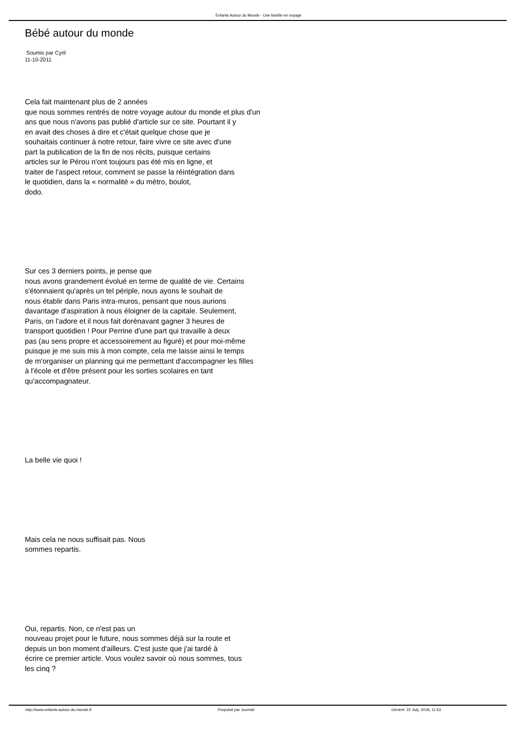Enfants Autour du Monde - Une famille en voyage
Bébé autour du monde
Soumis par Cyril
11-10-2011
Cela fait maintenant plus de 2 années
que nous sommes rentrés de notre voyage autour du monde et plus d'un
ans que nous n'avons pas publié d'article sur ce site. Pourtant il y
en avait des choses à dire et c'était quelque chose que je
souhaitais continuer à notre retour, faire vivre ce site avec d'une
part la publication de la fin de nos récits, puisque certains
articles sur le Pérou n'ont toujours pas été mis en ligne, et
traiter de l'aspect retour, comment se passe la réintégration dans
le quotidien, dans la « normalité » du métro, boulot,
dodo.
Sur ces 3 derniers points, je pense que
nous avons grandement évolué en terme de qualité de vie. Certains
s'étonnaient qu'après un tel périple, nous ayons le souhait de
nous établir dans Paris intra-muros, pensant que nous aurions
davantage d'aspiration à nous éloigner de la capitale. Seulement,
Paris, on l'adore et il nous fait dorénavant gagner 3 heures de
transport quotidien ! Pour Perrine d'une part qui travaille à deux
pas (au sens propre et accessoirement au figuré) et pour moi-même
puisque je me suis mis à mon compte, cela me laisse ainsi le temps
de m'organiser un planning qui me permettant d'accompagner les filles
à l'école et d'être présent pour les sorties scolaires en tant
qu'accompagnateur.
La belle vie quoi !
Mais cela ne nous suffisait pas. Nous
sommes repartis.
Oui, repartis. Non, ce n'est pas un
nouveau projet pour le future, nous sommes déjà sur la route et
depuis un bon moment d'ailleurs. C'est juste que j'ai tardé à
écrire ce premier article. Vous voulez savoir où nous sommes, tous
les cinq ?
http://www.enfants-autour-du-monde.fr Propulsé par Joomla! Généré: 22 July, 2018, 11:53